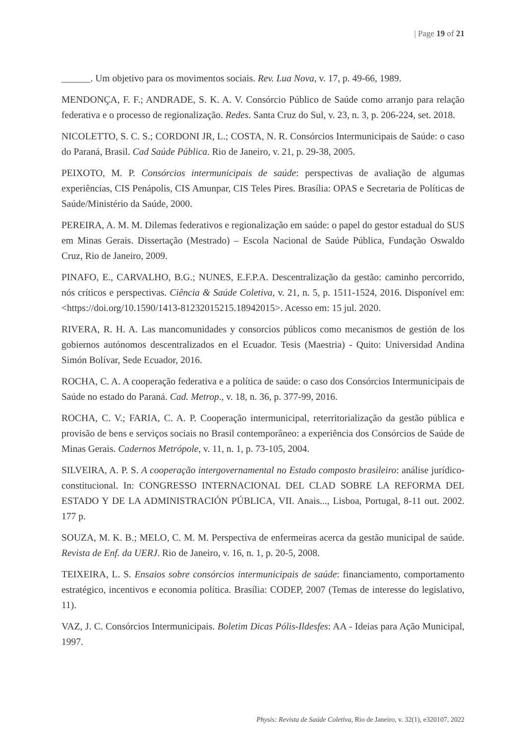| Page 19 of 21
______. Um objetivo para os movimentos sociais. Rev. Lua Nova, v. 17, p. 49-66, 1989.
MENDONÇA, F. F.; ANDRADE, S. K. A. V. Consórcio Público de Saúde como arranjo para relação federativa e o processo de regionalização. Redes. Santa Cruz do Sul, v. 23, n. 3, p. 206-224, set. 2018.
NICOLETTO, S. C. S.; CORDONI JR, L.; COSTA, N. R. Consórcios Intermunicipais de Saúde: o caso do Paraná, Brasil. Cad Saúde Pública. Rio de Janeiro, v. 21, p. 29-38, 2005.
PEIXOTO, M. P. Consórcios intermunicipais de saúde: perspectivas de avaliação de algumas experiências, CIS Penápolis, CIS Amunpar, CIS Teles Pires. Brasília: OPAS e Secretaria de Políticas de Saúde/Ministério da Saúde, 2000.
PEREIRA, A. M. M. Dilemas federativos e regionalização em saúde: o papel do gestor estadual do SUS em Minas Gerais. Dissertação (Mestrado) – Escola Nacional de Saúde Pública, Fundação Oswaldo Cruz, Rio de Janeiro, 2009.
PINAFO, E., CARVALHO, B.G.; NUNES, E.F.P.A. Descentralização da gestão: caminho percorrido, nós críticos e perspectivas. Ciência & Saúde Coletiva, v. 21, n. 5, p. 1511-1524, 2016. Disponível em: <https://doi.org/10.1590/1413-81232015215.18942015>. Acesso em: 15 jul. 2020.
RIVERA, R. H. A. Las mancomunidades y consorcios públicos como mecanismos de gestión de los gobiernos autónomos descentralizados en el Ecuador. Tesis (Maestria) - Quito: Universidad Andina Simón Bolívar, Sede Ecuador, 2016.
ROCHA, C. A. A cooperação federativa e a política de saúde: o caso dos Consórcios Intermunicipais de Saúde no estado do Paraná. Cad. Metrop., v. 18, n. 36, p. 377-99, 2016.
ROCHA, C. V.; FARIA, C. A. P. Cooperação intermunicipal, reterritorialização da gestão pública e provisão de bens e serviços sociais no Brasil contemporâneo: a experiência dos Consórcios de Saúde de Minas Gerais. Cadernos Metrópole, v. 11, n. 1, p. 73-105, 2004.
SILVEIRA, A. P. S. A cooperação intergovernamental no Estado composto brasileiro: análise jurídico-constitucional. In: CONGRESSO INTERNACIONAL DEL CLAD SOBRE LA REFORMA DEL ESTADO Y DE LA ADMINISTRACIÓN PÚBLICA, VII. Anais..., Lisboa, Portugal, 8-11 out. 2002. 177 p.
SOUZA, M. K. B.; MELO, C. M. M. Perspectiva de enfermeiras acerca da gestão municipal de saúde. Revista de Enf. da UERJ. Rio de Janeiro, v. 16, n. 1, p. 20-5, 2008.
TEIXEIRA, L. S. Ensaios sobre consórcios intermunicipais de saúde: financiamento, comportamento estratégico, incentivos e economia política. Brasília: CODEP, 2007 (Temas de interesse do legislativo, 11).
VAZ, J. C. Consórcios Intermunicipais. Boletim Dicas Pólis-Ildesfes: AA - Ideias para Ação Municipal, 1997.
Physis: Revista de Saúde Coletiva, Rio de Janeiro, v. 32(1), e320107, 2022